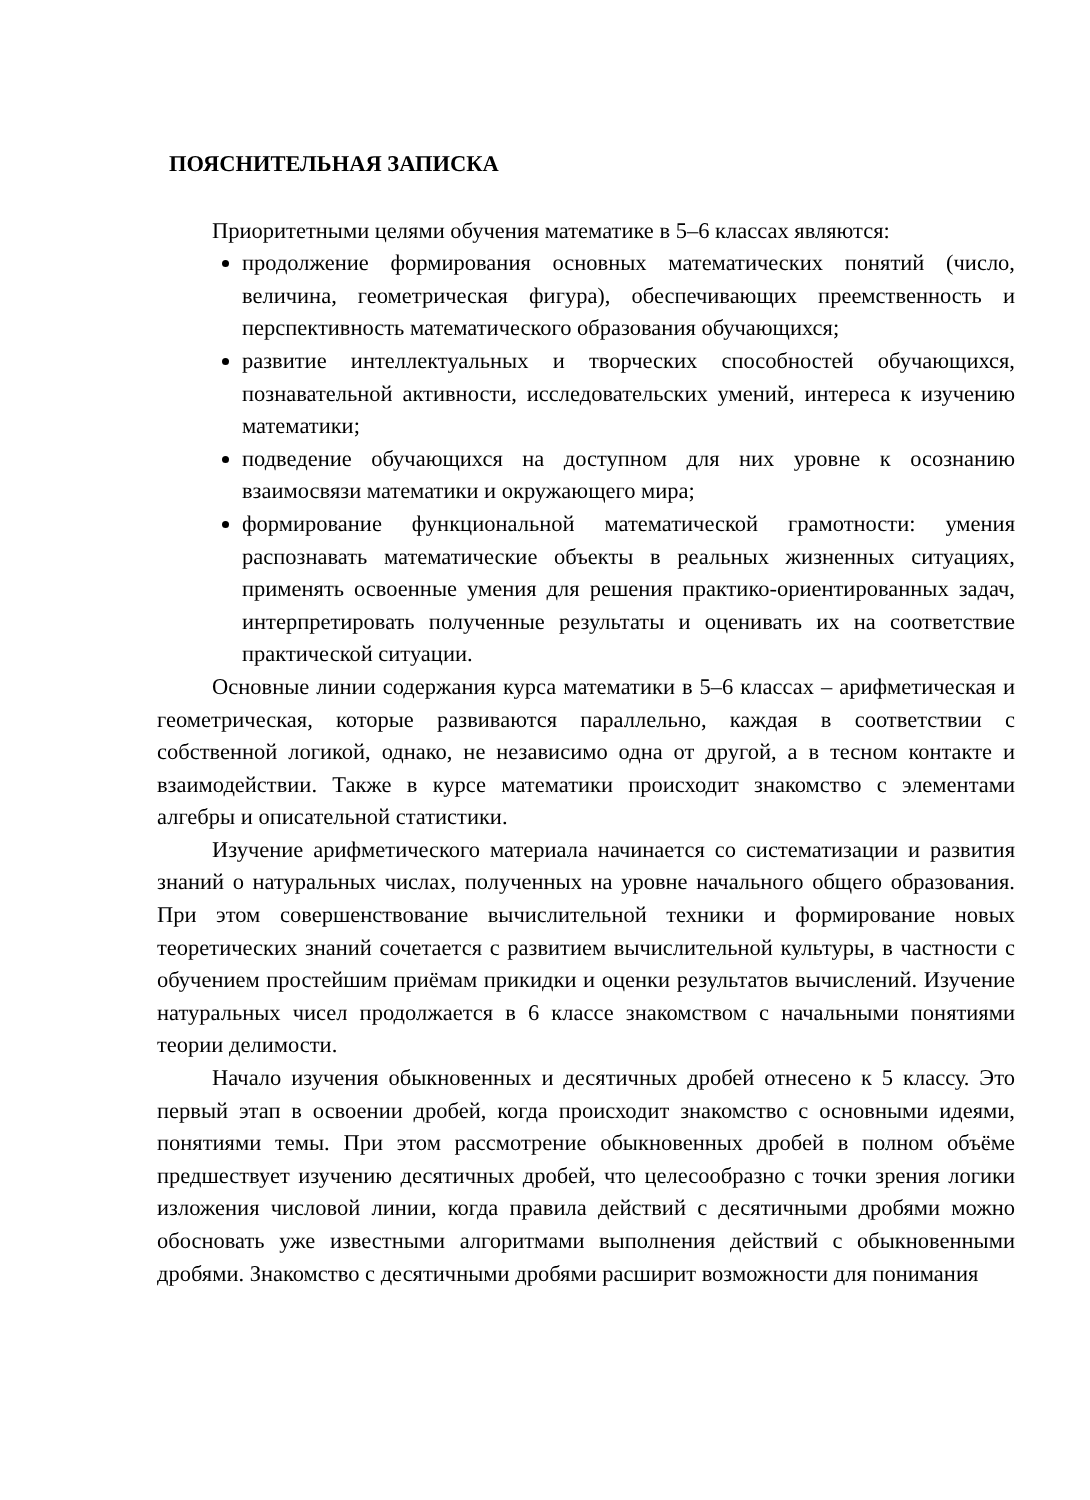ПОЯСНИТЕЛЬНАЯ ЗАПИСКА
Приоритетными целями обучения математике в 5–6 классах являются:
продолжение формирования основных математических понятий (число, величина, геометрическая фигура), обеспечивающих преемственность и перспективность математического образования обучающихся;
развитие интеллектуальных и творческих способностей обучающихся, познавательной активности, исследовательских умений, интереса к изучению математики;
подведение обучающихся на доступном для них уровне к осознанию взаимосвязи математики и окружающего мира;
формирование функциональной математической грамотности: умения распознавать математические объекты в реальных жизненных ситуациях, применять освоенные умения для решения практико-ориентированных задач, интерпретировать полученные результаты и оценивать их на соответствие практической ситуации.
Основные линии содержания курса математики в 5–6 классах – арифметическая и геометрическая, которые развиваются параллельно, каждая в соответствии с собственной логикой, однако, не независимо одна от другой, а в тесном контакте и взаимодействии. Также в курсе математики происходит знакомство с элементами алгебры и описательной статистики.
Изучение арифметического материала начинается со систематизации и развития знаний о натуральных числах, полученных на уровне начального общего образования. При этом совершенствование вычислительной техники и формирование новых теоретических знаний сочетается с развитием вычислительной культуры, в частности с обучением простейшим приёмам прикидки и оценки результатов вычислений. Изучение натуральных чисел продолжается в 6 классе знакомством с начальными понятиями теории делимости.
Начало изучения обыкновенных и десятичных дробей отнесено к 5 классу. Это первый этап в освоении дробей, когда происходит знакомство с основными идеями, понятиями темы. При этом рассмотрение обыкновенных дробей в полном объёме предшествует изучению десятичных дробей, что целесообразно с точки зрения логики изложения числовой линии, когда правила действий с десятичными дробями можно обосновать уже известными алгоритмами выполнения действий с обыкновенными дробями. Знакомство с десятичными дробями расширит возможности для понимания